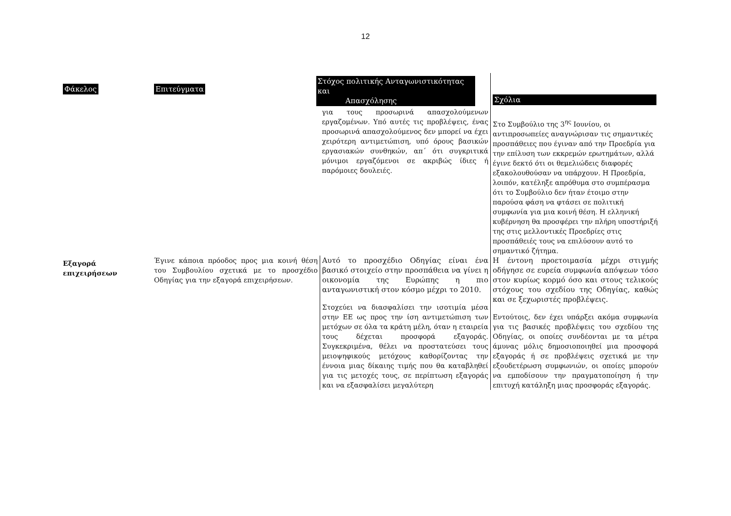12
| Φάκελος | Επιτεύγματα | Στόχος πολιτικής Ανταγωνιστικότητας και Απασχόλησης | Σχόλια |
| | | για τους προσωρινά απασχολούμενων εργαζομένων. Υπό αυτές τις προβλέψεις, ένας προσωρινά απασχολούμενος δεν μπορεί να έχει χειρότερη αντιμετώπιση, υπό όρους βασικών εργασιακών συνθηκών, απ΄ ότι συγκριτικά μόνιμοι εργαζόμενοι σε ακριβώς ίδιες ή παρόμοιες δουλειές. | Στο Συμβούλιο της 3<sup>ης</sup> Ιουνίου, οι αντιπροσωπείες αναγνώρισαν τις σημαντικές προσπάθειες που έγιναν από την Προεδρία για την επίλυση των εκκρεμών ερωτημάτων, αλλά έγινε δεκτό ότι οι θεμελιώδεις διαφορές εξακολουθούσαν να υπάρχουν. Η Προεδρία, λοιπόν, κατέληξε απρόθυμα στο συμπέρασμα ότι το Συμβούλιο δεν ήταν έτοιμο στην παρούσα φάση να φτάσει σε πολιτική συμφωνία για μια κοινή θέση. Η ελληνική κυβέρνηση θα προσφέρει την πλήρη υποστήριξή της στις μελλοντικές Προεδρίες στις προσπάθειές τους να επιλύσουν αυτό το σημαντικό ζήτημα. |
| Εξαγορά επιχειρήσεων | Έγινε κάποια πρόοδος προς μια κοινή θέση του Συμβουλίου σχετικά με το προσχέδιο Οδηγίας για την εξαγορά επιχειρήσεων. | Αυτό το προσχέδιο Οδηγίας είναι ένα βασικό στοιχείο στην προσπάθεια να γίνει η οικονομία της Ευρώπης η πιο ανταγωνιστική στον κόσμο μέχρι το 2010. Στοχεύει να διασφαλίσει την ισοτιμία μέσα στην ΕΕ ως προς την ίση αντιμετώπιση των μετόχων σε όλα τα κράτη μέλη, όταν η εταιρεία τους δέχεται προσφορά εξαγοράς. Συγκεκριμένα, θέλει να προστατεύσει τους μειοψηφικούς μετόχους καθορίζοντας την έννοια μιας δίκαιης τιμής που θα καταβληθεί για τις μετοχές τους, σε περίπτωση εξαγοράς και να εξασφαλίσει μεγαλύτερη | Η έντονη προετοιμασία μέχρι στιγμής οδήγησε σε ευρεία συμφωνία απόψεων τόσο στον κυρίως κορμό όσο και στους τελικούς στόχους του σχεδίου της Οδηγίας, καθώς και σε ξεχωριστές προβλέψεις. Εντούτοις, δεν έχει υπάρξει ακόμα συμφωνία για τις βασικές προβλέψεις του σχεδίου της Οδηγίας, οι οποίες συνδέονται με τα μέτρα άμυνας μόλις δημοσιοποιηθεί μια προσφορά εξαγοράς ή σε προβλέψεις σχετικά με την εξουδετέρωση συμφωνιών, οι οποίες μπορούν να εμποδίσουν την πραγματοποίηση ή την επιτυχή κατάληξη μιας προσφοράς εξαγοράς. |